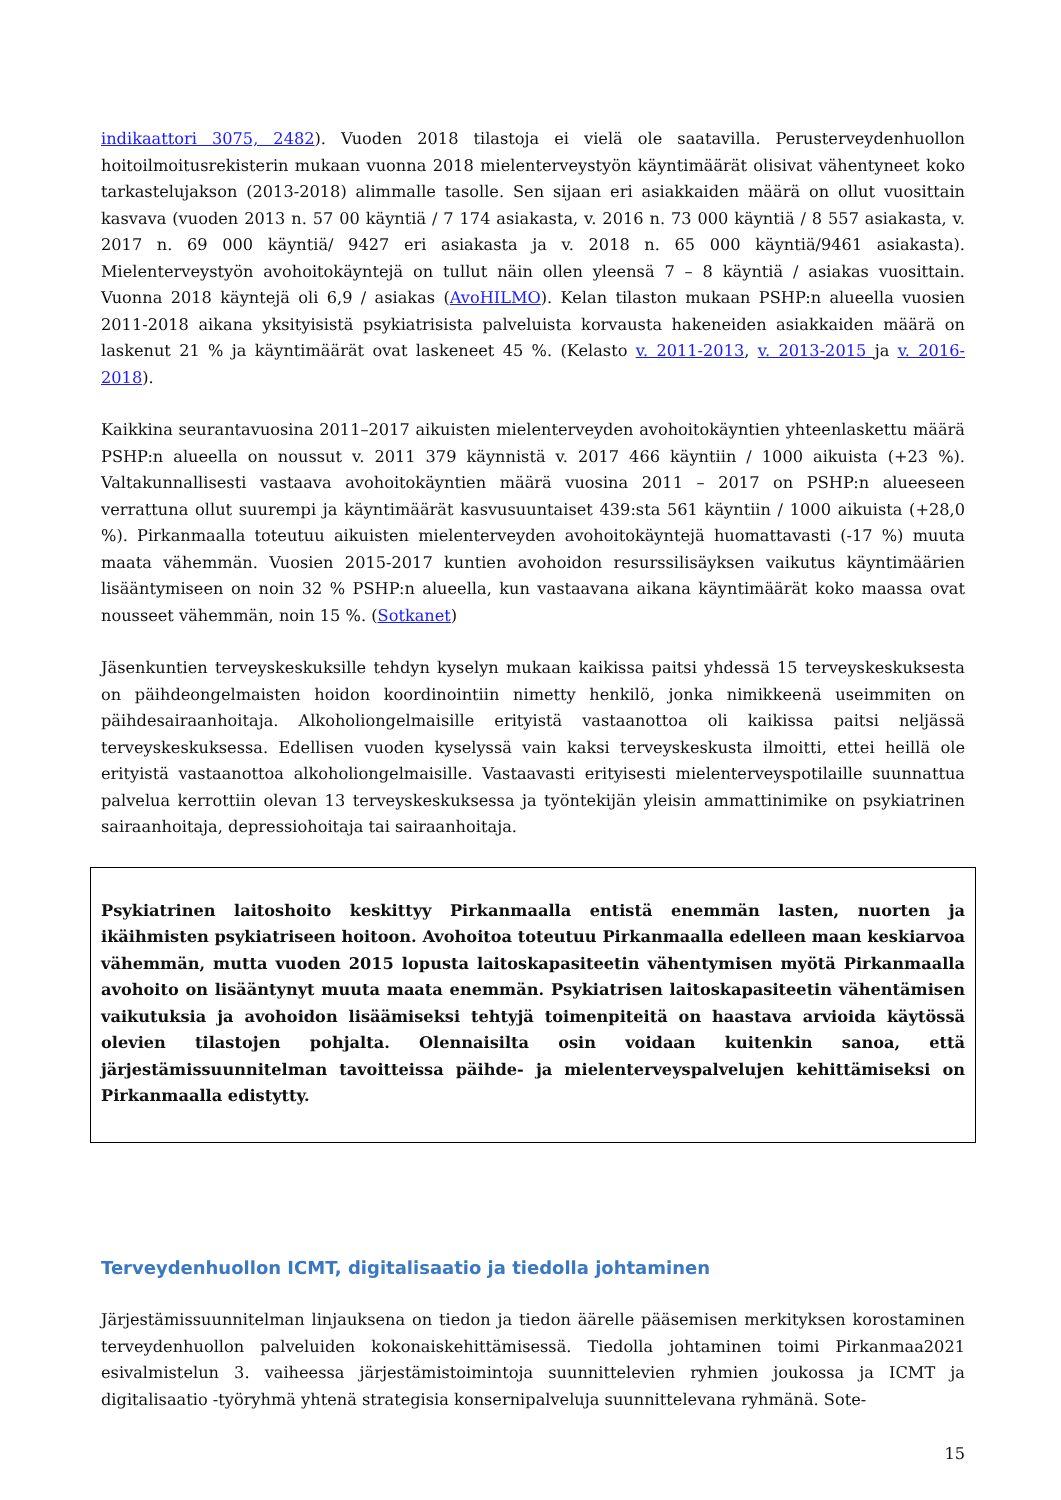indikaattori 3075, 2482). Vuoden 2018 tilastoja ei vielä ole saatavilla. Perusterveydenhuollon hoitoilmoitusrekisterin mukaan vuonna 2018 mielenterveystyön käyntimäärät olisivat vähentyneet koko tarkastelujakson (2013-2018) alimmalle tasolle. Sen sijaan eri asiakkaiden määrä on ollut vuosittain kasvava (vuoden 2013 n. 57 00 käyntiä / 7 174 asiakasta, v. 2016 n. 73 000 käyntiä / 8 557 asiakasta, v. 2017 n. 69 000 käyntiä/ 9427 eri asiakasta ja v. 2018 n. 65 000 käyntiä/9461 asiakasta). Mielenterveystyön avohoitokäyntejä on tullut näin ollen yleensä 7 – 8 käyntiä / asiakas vuosittain. Vuonna 2018 käyntejä oli 6,9 / asiakas (AvoHILMO). Kelan tilaston mukaan PSHP:n alueella vuosien 2011-2018 aikana yksityisistä psykiatrisista palveluista korvausta hakeneiden asiakkaiden määrä on laskenut 21 % ja käyntimäärät ovat laskeneet 45 %. (Kelasto v. 2011-2013, v. 2013-2015 ja v. 2016-2018).
Kaikkina seurantavuosina 2011–2017 aikuisten mielenterveyden avohoitokäyntien yhteenlaskettu määrä PSHP:n alueella on noussut v. 2011 379 käynnistä v. 2017 466 käyntiin / 1000 aikuista (+23 %). Valtakunnallisesti vastaava avohoitokäyntien määrä vuosina 2011 – 2017 on PSHP:n alueeseen verrattuna ollut suurempi ja käyntimäärät kasvusuuntaiset 439:sta 561 käyntiin / 1000 aikuista (+28,0 %). Pirkanmaalla toteutuu aikuisten mielenterveyden avohoitokäyntejä huomattavasti (-17 %) muuta maata vähemmän. Vuosien 2015-2017 kuntien avohoidon resurssilisäyksen vaikutus käyntimäärien lisääntymiseen on noin 32 % PSHP:n alueella, kun vastaavana aikana käyntimäärät koko maassa ovat nousseet vähemmän, noin 15 %. (Sotkanet)
Jäsenkuntien terveyskeskuksille tehdyn kyselyn mukaan kaikissa paitsi yhdessä 15 terveyskeskuksesta on päihdeongelmaisten hoidon koordinointiin nimetty henkilö, jonka nimikkeenä useimmiten on päihdesairaanhoitaja. Alkoholiongelmaisille erityistä vastaanottoa oli kaikissa paitsi neljässä terveyskeskuksessa. Edellisen vuoden kyselyssä vain kaksi terveyskeskusta ilmoitti, ettei heillä ole erityistä vastaanottoa alkoholiongelmaisille. Vastaavasti erityisesti mielenterveyspotilaille suunnattua palvelua kerrottiin olevan 13 terveyskeskuksessa ja työntekijän yleisin ammattinimike on psykiatrinen sairaanhoitaja, depressiohoitaja tai sairaanhoitaja.
Psykiatrinen laitoshoito keskittyy Pirkanmaalla entistä enemmän lasten, nuorten ja ikäihmisten psykiatriseen hoitoon. Avohoitoa toteutuu Pirkanmaalla edelleen maan keskiarvoa vähemmän, mutta vuoden 2015 lopusta laitoskapasiteetin vähentymisen myötä Pirkanmaalla avohoito on lisääntynyt muuta maata enemmän. Psykiatrisen laitoskapasiteetin vähentämisen vaikutuksia ja avohoidon lisäämiseksi tehtyjä toimenpiteitä on haastava arvioida käytössä olevien tilastojen pohjalta. Olennaisilta osin voidaan kuitenkin sanoa, että järjestämissuunnitelman tavoitteissa päihde- ja mielenterveyspalvelujen kehittämiseksi on Pirkanmaalla edistytty.
Terveydenhuollon ICMT, digitalisaatio ja tiedolla johtaminen
Järjestämissuunnitelman linjauksena on tiedon ja tiedon äärelle pääsemisen merkityksen korostaminen terveydenhuollon palveluiden kokonaiskehittämisessä. Tiedolla johtaminen toimi Pirkanmaa2021 esivalmistelun 3. vaiheessa järjestämistoimintoja suunnittelevien ryhmien joukossa ja ICMT ja digitalisaatio -työryhmä yhtenä strategisia konsernipalveluja suunnittelevana ryhmänä. Sote-
15